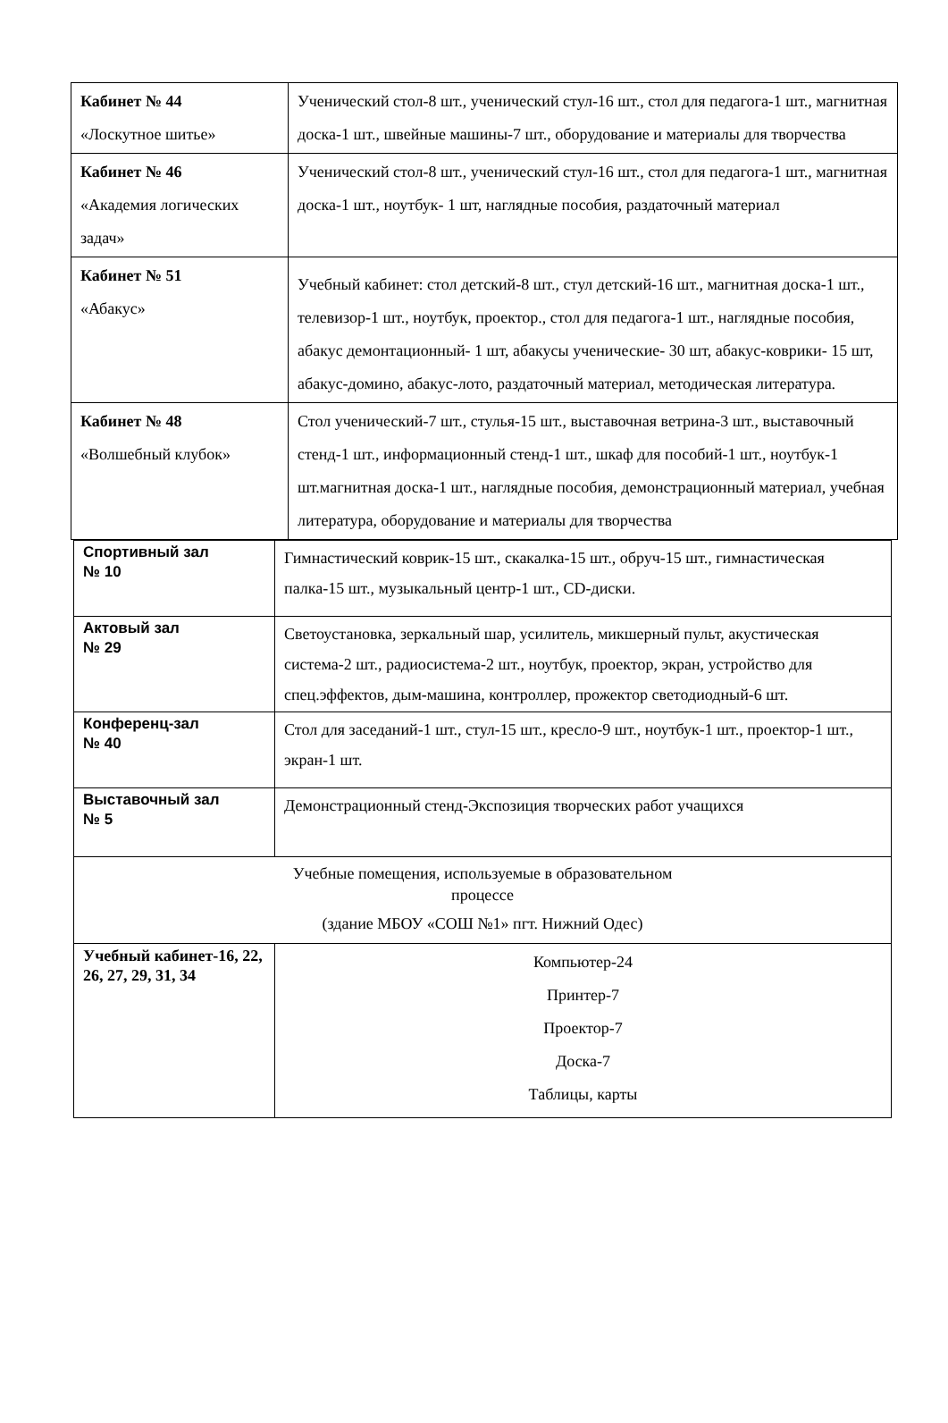| Кабинет № 44 «Лоскутное шитье» | Ученический стол-8 шт., ученический стул-16 шт., стол для педагога-1 шт., магнитная доска-1 шт., швейные машины-7 шт., оборудование и материалы для творчества |
| Кабинет № 46 «Академия логических задач» | Ученический стол-8 шт., ученический стул-16 шт., стол для педагога-1 шт., магнитная доска-1 шт., ноутбук- 1 шт, наглядные пособия, раздаточный материал |
| Кабинет № 51 «Абакус» | Учебный кабинет: стол детский-8 шт., стул детский-16 шт., магнитная доска-1 шт., телевизор-1 шт., ноутбук, проектор., стол для педагога-1 шт., наглядные пособия, абакус демонтационный- 1 шт, абакусы ученические- 30 шт, абакус-коврики- 15 шт, абакус-домино, абакус-лото, раздаточный материал, методическая литература. |
| Кабинет № 48 «Волшебный клубок» | Стол ученический-7 шт., стулья-15 шт., выставочная ветрина-3 шт., выставочный стенд-1 шт., информационный стенд-1 шт., шкаф для пособий-1 шт., ноутбук-1 шт.магнитная доска-1 шт., наглядные пособия, демонстрационный материал, учебная литература, оборудование и материалы для творчества |
| Спортивный зал № 10 | Гимнастический коврик-15 шт., скакалка-15 шт., обруч-15 шт., гимнастическая палка-15 шт., музыкальный центр-1 шт., CD-диски. |
| Актовый зал № 29 | Светоустановка, зеркальный шар, усилитель, микшерный пульт, акустическая система-2 шт., радиосистема-2 шт., ноутбук, проектор, экран, устройство для спец.эффектов, дым-машина, контроллер, прожектор светодиодный-6 шт. |
| Конференц-зал № 40 | Стол для заседаний-1 шт., стул-15 шт., кресло-9 шт., ноутбук-1 шт., проектор-1 шт., экран-1 шт. |
| Выставочный зал № 5 | Демонстрационный стенд-Экспозиция творческих работ учащихся |
| Учебные помещения, используемые в образовательном процессе (здание МБОУ «СОШ №1» пгт. Нижний Одес) | |
| Учебный кабинет-16, 22, 26, 27, 29, 31, 34 | Компьютер-24 Принтер-7 Проектор-7 Доска-7 Таблицы, карты |